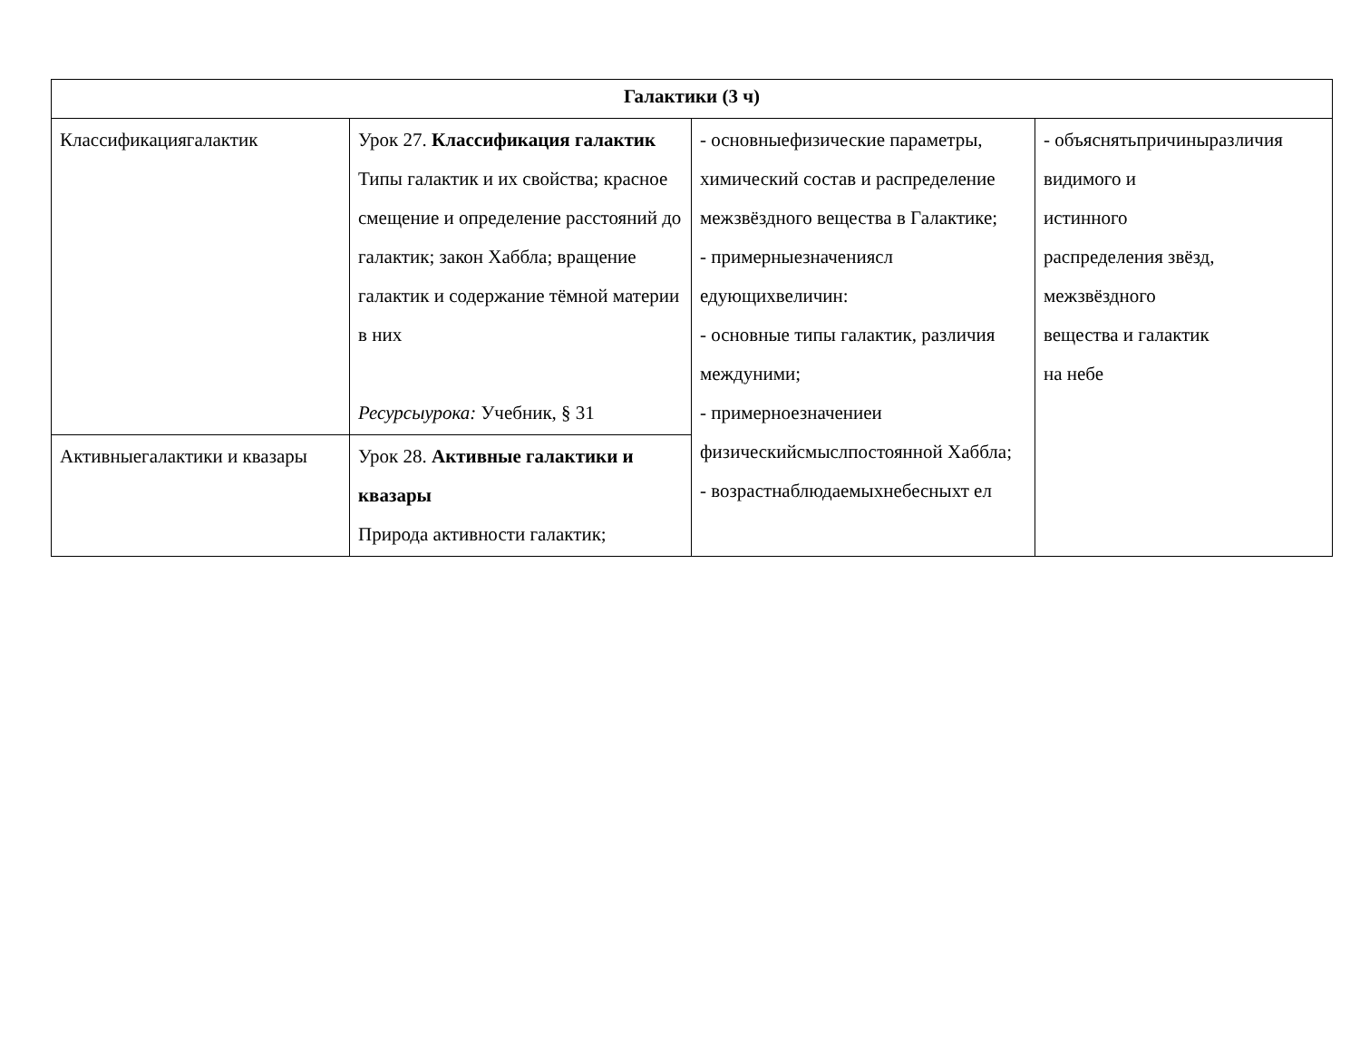| Галактики (3 ч) | | | |
| Классификациягалактик | Урок 27. Классификация галактик Типы галактик и их свойства; красное смещение и определение расстояний до галактик; закон Хаббла; вращение галактик и содержание тёмной материи в них Ресурсыурока: Учебник, § 31 | - основныефизические параметры, химический состав и распределение межзвёздного вещества в Галактике; - примерныезначениясл едующихвеличин: - основные типы галактик, различия междуними; - примерноезначениеи физическийсмыслпостоянной Хаббла; - возрастнаблюдаемыхнебесныхт ел | - объяснятьпричиныразличия видимого и истинного распределения звёзд, межзвёздного вещества и галактик на небе |
| Активныегалактики и квазары | Урок 28. Активные галактики и квазары Природа активности галактик; | | |